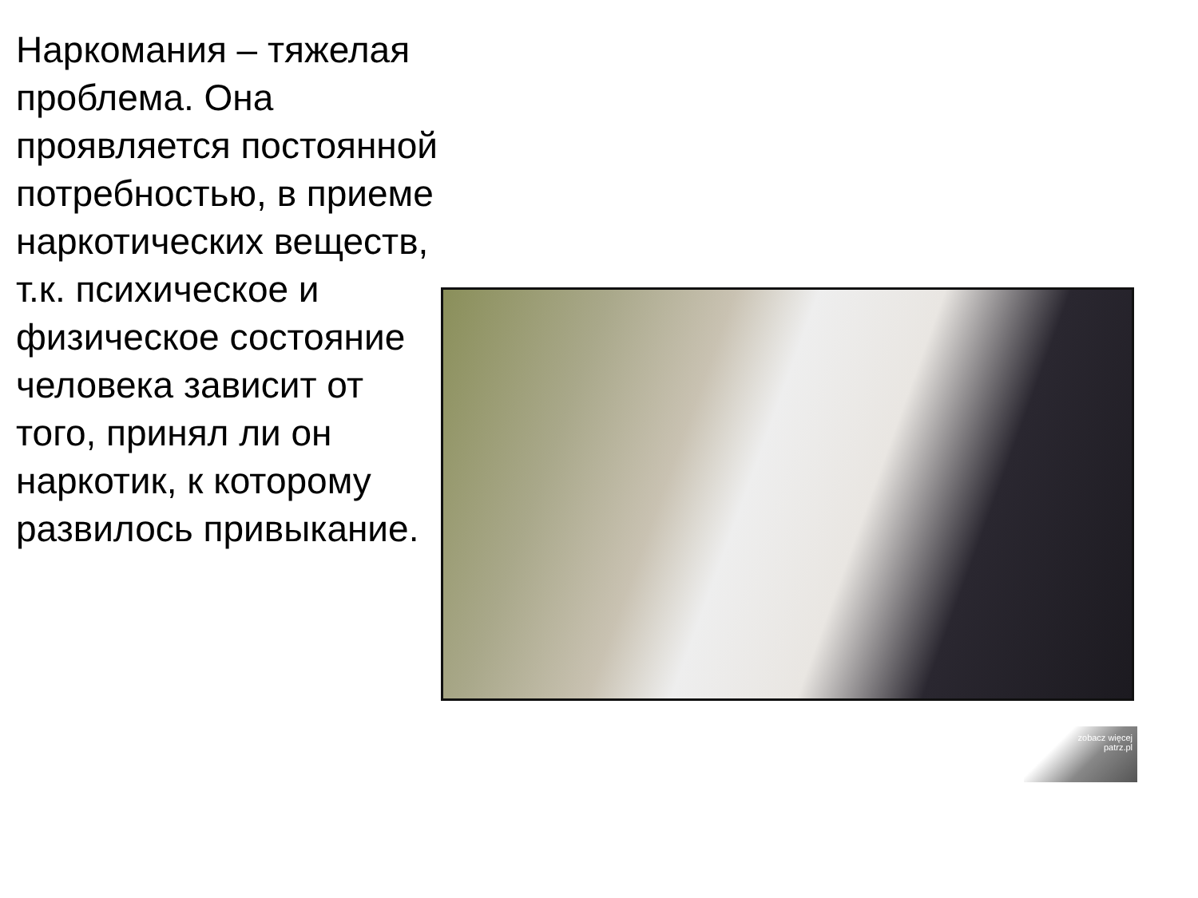Наркомания – тяжелая проблема. Она проявляется постоянной потребностью, в приеме наркотических веществ, т.к. психическое и физическое состояние человека зависит от того, принял ли он наркотик, к которому развилось привыкание.
zobacz więcej
patrz.pl